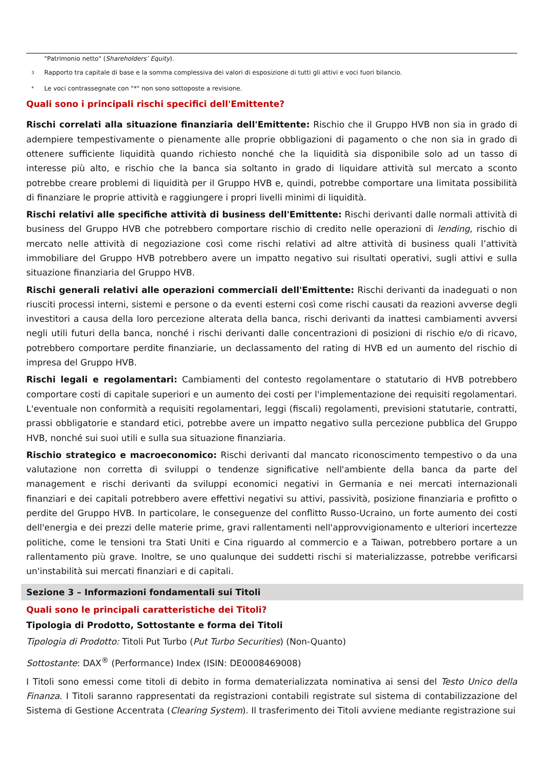"Patrimonio netto" (Shareholders’ Equity).
<sup>3</sup> Rapporto tra capitale di base e la somma complessiva dei valori di esposizione di tutti gli attivi e voci fuori bilancio.
* Le voci contrassegnate con "*" non sono sottoposte a revisione.
Quali sono i principali rischi specifici dell'Emittente?
Rischi correlati alla situazione finanziaria dell'Emittente: Rischio che il Gruppo HVB non sia in grado di adempiere tempestivamente o pienamente alle proprie obbligazioni di pagamento o che non sia in grado di ottenere sufficiente liquidità quando richiesto nonché che la liquidità sia disponibile solo ad un tasso di interesse più alto, e rischio che la banca sia soltanto in grado di liquidare attività sul mercato a sconto potrebbe creare problemi di liquidità per il Gruppo HVB e, quindi, potrebbe comportare una limitata possibilità di finanziare le proprie attività e raggiungere i propri livelli minimi di liquidità.
Rischi relativi alle specifiche attività di business dell'Emittente: Rischi derivanti dalle normali attività di business del Gruppo HVB che potrebbero comportare rischio di credito nelle operazioni di lending, rischio di mercato nelle attività di negoziazione così come rischi relativi ad altre attività di business quali l’attività immobiliare del Gruppo HVB potrebbero avere un impatto negativo sui risultati operativi, sugli attivi e sulla situazione finanziaria del Gruppo HVB.
Rischi generali relativi alle operazioni commerciali dell'Emittente: Rischi derivanti da inadeguati o non riusciti processi interni, sistemi e persone o da eventi esterni così come rischi causati da reazioni avverse degli investitori a causa della loro percezione alterata della banca, rischi derivanti da inattesi cambiamenti avversi negli utili futuri della banca, nonché i rischi derivanti dalle concentrazioni di posizioni di rischio e/o di ricavo, potrebbero comportare perdite finanziarie, un declassamento del rating di HVB ed un aumento del rischio di impresa del Gruppo HVB.
Rischi legali e regolamentari: Cambiamenti del contesto regolamentare o statutario di HVB potrebbero comportare costi di capitale superiori e un aumento dei costi per l'implementazione dei requisiti regolamentari. L'eventuale non conformità a requisiti regolamentari, leggi (fiscali) regolamenti, previsioni statutarie, contratti, prassi obbligatorie e standard etici, potrebbe avere un impatto negativo sulla percezione pubblica del Gruppo HVB, nonché sui suoi utili e sulla sua situazione finanziaria.
Rischio strategico e macroeconomico: Rischi derivanti dal mancato riconoscimento tempestivo o da una valutazione non corretta di sviluppi o tendenze significative nell'ambiente della banca da parte del management e rischi derivanti da sviluppi economici negativi in Germania e nei mercati internazionali finanziari e dei capitali potrebbero avere effettivi negativi su attivi, passività, posizione finanziaria e profitto o perdite del Gruppo HVB. In particolare, le conseguenze del conflitto Russo-Ucraino, un forte aumento dei costi dell'energia e dei prezzi delle materie prime, gravi rallentamenti nell'approvvigionamento e ulteriori incertezze politiche, come le tensioni tra Stati Uniti e Cina riguardo al commercio e a Taiwan, potrebbero portare a un rallentamento più grave. Inoltre, se uno qualunque dei suddetti rischi si materializzasse, potrebbe verificarsi un'instabilità sui mercati finanziari e di capitali.
Sezione 3 – Informazioni fondamentali sui Titoli
Quali sono le principali caratteristiche dei Titoli?
Tipologia di Prodotto, Sottostante e forma dei Titoli
Tipologia di Prodotto: Titoli Put Turbo (Put Turbo Securities) (Non-Quanto)
Sottostante: DAX<sup>®</sup> (Performance) Index (ISIN: DE0008469008)
I Titoli sono emessi come titoli di debito in forma dematerializzata nominativa ai sensi del Testo Unico della Finanza. I Titoli saranno rappresentati da registrazioni contabili registrate sul sistema di contabilizzazione del Sistema di Gestione Accentrata (Clearing System). Il trasferimento dei Titoli avviene mediante registrazione sui